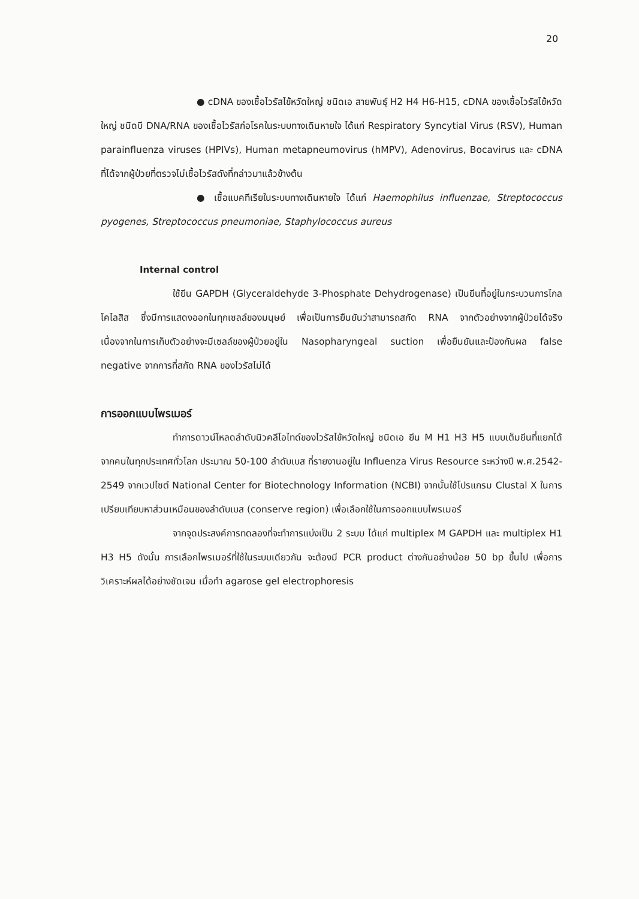20
● cDNA ของเชื้อไวรัสไข้หวัดใหญ่ ชนิดเอ สายพันธุ์ H2 H4 H6-H15, cDNA ของเชื้อไวรัสไข้หวัดใหญ่ ชนิดบี DNA/RNA ของเชื้อไวรัสก่อโรคในระบบทางเดินหายใจ ได้แก่ Respiratory Syncytial Virus (RSV), Human parainfluenza viruses (HPIVs), Human metapneumovirus (hMPV), Adenovirus, Bocavirus และ cDNA ที่ได้จากผู้ป่วยที่ตรวจไม่เชื้อไวรัสดังที่กล่าวมาแล้วข้างต้น
● เชื้อแบคทีเรียในระบบทางเดินหายใจ ได้แก่ Haemophilus influenzae, Streptococcus pyogenes, Streptococcus pneumoniae, Staphylococcus aureus
Internal control
ใช้ยีน GAPDH (Glyceraldehyde 3-Phosphate Dehydrogenase) เป็นยีนที่อยู่ในกระบวนการไกลโคไลสิส ซึ่งมีการแสดงออกในทุกเซลล์ของมนุษย์ เพื่อเป็นการยืนยันว่าสามารถสกัด RNA จากตัวอย่างจากผู้ป่วยได้จริง เนื่องจากในการเก็บตัวอย่างจะมีเซลล์ของผู้ป่วยอยู่ใน Nasopharyngeal suction เพื่อยืนยันและป้องกันผล false negative จากการที่สกัด RNA ของไวรัสไม่ได้
การออกแบบไพรเมอร์
ทำการดาวน์โหลดลำดับนิวคลีโอไทด์ของไวรัสไข้หวัดใหญ่ ชนิดเอ ยีน M H1 H3 H5 แบบเต็มยีนที่แยกได้จากคนในทุกประเทศทั่วโลก ประมาณ 50-100 ลำดับเบส ที่รายงานอยู่ใน Influenza Virus Resource ระหว่างปี พ.ศ.2542-2549 จากเวปไซต์ National Center for Biotechnology Information (NCBI) จากนั้นใช้โปรแกรม Clustal X ในการเปรียบเทียบหาส่วนเหมือนของลำดับเบส (conserve region) เพื่อเลือกใช้ในการออกแบบไพรเมอร์
จากจุดประสงค์การทดลองที่จะทำการแบ่งเป็น 2 ระบบ ได้แก่ multiplex M GAPDH และ multiplex H1 H3 H5 ดังนั้น การเลือกไพรเมอร์ที่ใช้ในระบบเดียวกัน จะต้องมี PCR product ต่างกันอย่างน้อย 50 bp ขึ้นไป เพื่อการวิเคราะห์ผลได้อย่างชัดเจน เมื่อทำ agarose gel electrophoresis